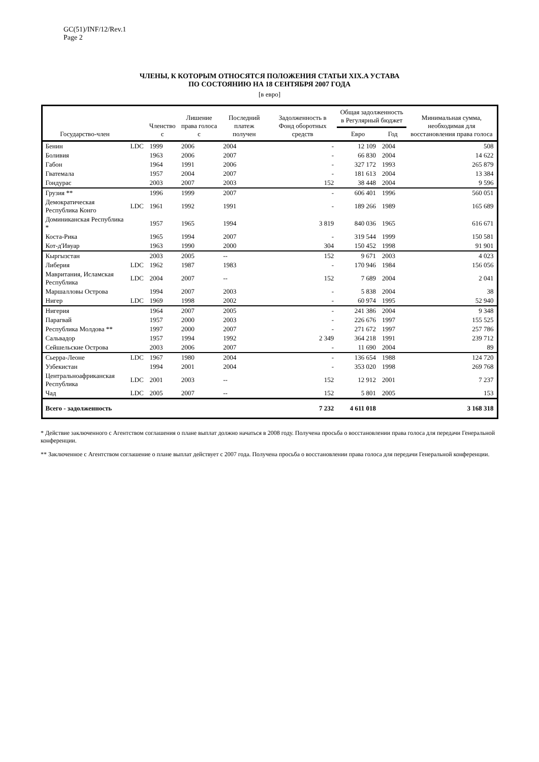GC(51)/INF/12/Rev.1
Page 2
ЧЛЕНЫ, К КОТОРЫМ ОТНОСЯТСЯ ПОЛОЖЕНИЯ СТАТЬИ XIX.A УСТАВА
ПО СОСТОЯНИЮ НА 18 СЕНТЯБРЯ 2007 ГОДА
[в евро]
| Государство-член | | Членство с | Лишение права голоса с | Последний платеж получен | Задолженность в Фонд оборотных средств | Общая задолженность в Регулярный бюджет | | Минимальная сумма, необходимая для восстановления права голоса |
| --- | --- | --- | --- | --- | --- | --- | --- | --- |
| | | | | | | Евро | Год | |
| Бенин | LDC | 1999 | 2006 | 2004 | - | 12 109 | 2004 | 508 |
| Боливия | | 1963 | 2006 | 2007 | - | 66 830 | 2004 | 14 622 |
| Габон | | 1964 | 1991 | 2006 | - | 327 172 | 1993 | 265 879 |
| Гватемала | | 1957 | 2004 | 2007 | - | 181 613 | 2004 | 13 384 |
| Гондурас | | 2003 | 2007 | 2003 | 152 | 38 448 | 2004 | 9 596 |
| Грузия ** | | 1996 | 1999 | 2007 | - | 606 401 | 1996 | 560 051 |
| Демократическая Республика Конго | LDC | 1961 | 1992 | 1991 | - | 189 266 | 1989 | 165 689 |
| Доминиканская Республика * | | 1957 | 1965 | 1994 | 3 819 | 840 036 | 1965 | 616 671 |
| Коста-Рика | | 1965 | 1994 | 2007 | - | 319 544 | 1999 | 150 581 |
| Кот-д'Ивуар | | 1963 | 1990 | 2000 | 304 | 150 452 | 1998 | 91 901 |
| Кыргызстан | | 2003 | 2005 | -- | 152 | 9 671 | 2003 | 4 023 |
| Либерия | LDC | 1962 | 1987 | 1983 | - | 170 946 | 1984 | 156 056 |
| Мавритания, Исламская Республика | LDC | 2004 | 2007 | -- | 152 | 7 689 | 2004 | 2 041 |
| Маршалловы Острова | | 1994 | 2007 | 2003 | - | 5 838 | 2004 | 38 |
| Нигер | LDC | 1969 | 1998 | 2002 | - | 60 974 | 1995 | 52 940 |
| Нигерия | | 1964 | 2007 | 2005 | - | 241 386 | 2004 | 9 348 |
| Парагвай | | 1957 | 2000 | 2003 | - | 226 676 | 1997 | 155 525 |
| Республика Молдова ** | | 1997 | 2000 | 2007 | - | 271 672 | 1997 | 257 786 |
| Сальвадор | | 1957 | 1994 | 1992 | 2 349 | 364 218 | 1991 | 239 712 |
| Сейшельские Острова | | 2003 | 2006 | 2007 | - | 11 690 | 2004 | 89 |
| Сьерра-Леоне | LDC | 1967 | 1980 | 2004 | - | 136 654 | 1988 | 124 720 |
| Узбекистан | | 1994 | 2001 | 2004 | - | 353 020 | 1998 | 269 768 |
| Центральноафриканская Республика | LDC | 2001 | 2003 | -- | 152 | 12 912 | 2001 | 7 237 |
| Чад | LDC | 2005 | 2007 | -- | 152 | 5 801 | 2005 | 153 |
| Всего - задолженность | | | | | 7 232 | 4 611 018 | | 3 168 318 |
* Действие заключенного с Агентством соглашения о плане выплат должно начаться в 2008 году. Получена просьба о восстановлении права голоса для передачи Генеральной конференции.
** Заключенное с Агентством соглашение о плане выплат действует с 2007 года. Получена просьба о восстановлении права голоса для передачи Генеральной конференции.